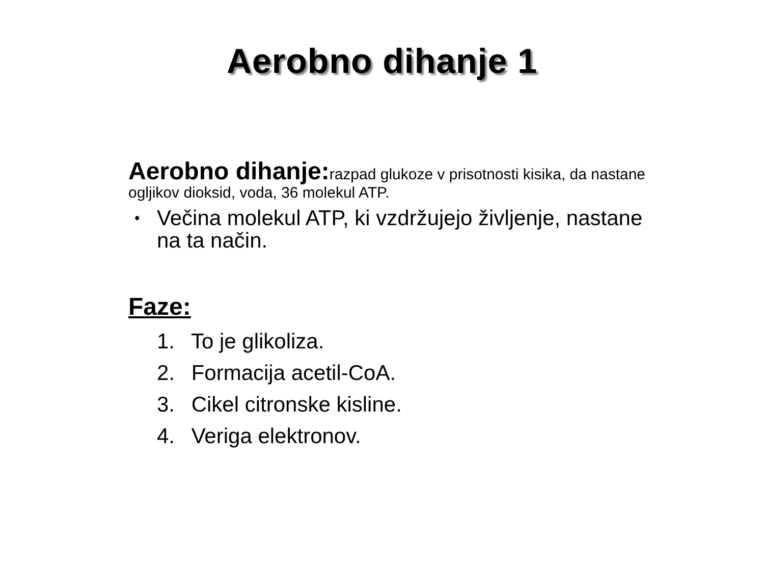Aerobno dihanje 1
Aerobno dihanje: razpad glukoze v prisotnosti kisika, da nastane ogljikov dioksid, voda, 36 molekul ATP.
• Večina molekul ATP, ki vzdržujejo življenje, nastane na ta način.
Faze:
1. To je glikoliza.
2. Formacija acetil-CoA.
3. Cikel citronske kisline.
4. Veriga elektronov.